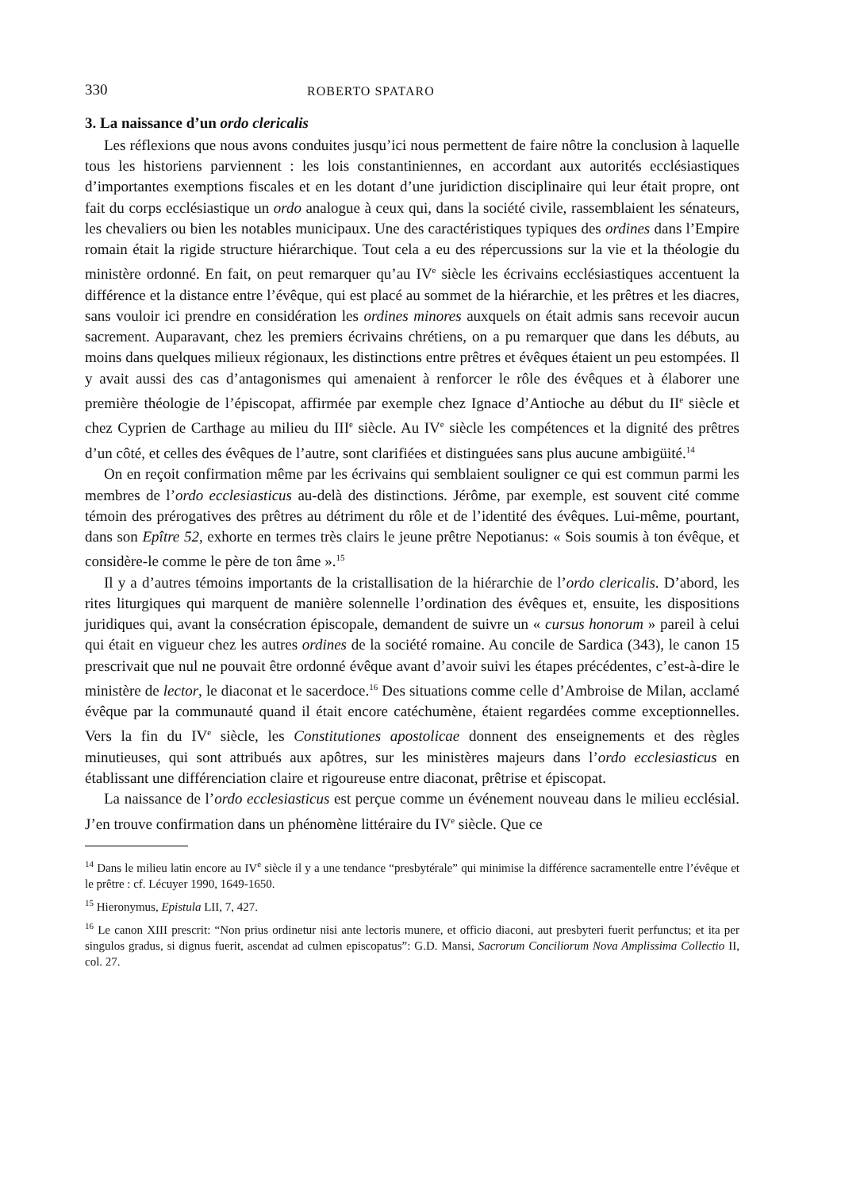330 ROBERTO SPATARO
3. La naissance d’un ordo clericalis
Les réflexions que nous avons conduites jusqu’ici nous permettent de faire nôtre la conclusion à laquelle tous les historiens parviennent : les lois constantiniennes, en accordant aux autorités ecclésiastiques d’importantes exemptions fiscales et en les dotant d’une juridiction disciplinaire qui leur était propre, ont fait du corps ecclésiastique un ordo analogue à ceux qui, dans la société civile, rassemblaient les sénateurs, les chevaliers ou bien les notables municipaux. Une des caractéristiques typiques des ordines dans l’Empire romain était la rigide structure hiérarchique. Tout cela a eu des répercussions sur la vie et la théologie du ministère ordonné. En fait, on peut remarquer qu’au IV<sup>e</sup> siècle les écrivains ecclésiastiques accentuent la différence et la distance entre l’évêque, qui est placé au sommet de la hiérarchie, et les prêtres et les diacres, sans vouloir ici prendre en considération les ordines minores auxquels on était admis sans recevoir aucun sacrement. Auparavant, chez les premiers écrivains chrétiens, on a pu remarquer que dans les débuts, au moins dans quelques milieux régionaux, les distinctions entre prêtres et évêques étaient un peu estompées. Il y avait aussi des cas d’antagonismes qui amenaient à renforcer le rôle des évêques et à élaborer une première théologie de l’épiscopat, affirmée par exemple chez Ignace d’Antioche au début du II<sup>e</sup> siècle et chez Cyprien de Carthage au milieu du III<sup>e</sup> siècle. Au IV<sup>e</sup> siècle les compétences et la dignité des prêtres d’un côté, et celles des évêques de l’autre, sont clarifiées et distinguées sans plus aucune ambigüité.<sup>14</sup>
On en reçoit confirmation même par les écrivains qui semblaient souligner ce qui est commun parmi les membres de l’ordo ecclesiasticus au-delà des distinctions. Jérôme, par exemple, est souvent cité comme témoin des prérogatives des prêtres au détriment du rôle et de l’identité des évêques. Lui-même, pourtant, dans son Epître 52, exhorte en termes très clairs le jeune prêtre Nepotianus: « Sois soumis à ton évêque, et considère-le comme le père de ton âme ».<sup>15</sup>
Il y a d’autres témoins importants de la cristallisation de la hiérarchie de l’ordo clericalis. D’abord, les rites liturgiques qui marquent de manière solennelle l’ordination des évêques et, ensuite, les dispositions juridiques qui, avant la consécration épiscopale, demandent de suivre un « cursus honorum » pareil à celui qui était en vigueur chez les autres ordines de la société romaine. Au concile de Sardica (343), le canon 15 prescrivait que nul ne pouvait être ordonné évêque avant d’avoir suivi les étapes précédentes, c’est-à-dire le ministère de lector, le diaconat et le sacerdoce.<sup>16</sup> Des situations comme celle d’Ambroise de Milan, acclamé évêque par la communauté quand il était encore catéchumène, étaient regardées comme exceptionnelles. Vers la fin du IV<sup>e</sup> siècle, les Constitutiones apostolicae donnent des enseignements et des règles minutieuses, qui sont attribués aux apôtres, sur les ministères majeurs dans l’ordo ecclesiasticus en établissant une différenciation claire et rigoureuse entre diaconat, prêtrise et épiscopat.
La naissance de l’ordo ecclesiasticus est perçue comme un événement nouveau dans le milieu ecclésial. J’en trouve confirmation dans un phénomène littéraire du IV<sup>e</sup> siècle. Que ce
<sup>14</sup> Dans le milieu latin encore au IV<sup>e</sup> siècle il y a une tendance “presbytérale” qui minimise la différence sacramentelle entre l’évêque et le prêtre : cf. Lécuyer 1990, 1649-1650.
<sup>15</sup> Hieronymus, Epistula LII, 7, 427.
<sup>16</sup> Le canon XIII prescrit: “Non prius ordinetur nisi ante lectoris munere, et officio diaconi, aut presbyteri fuerit perfunctus; et ita per singulos gradus, si dignus fuerit, ascendat ad culmen episcopatus”: G.D. Mansi, Sacrorum Conciliorum Nova Amplissima Collectio II, col. 27.